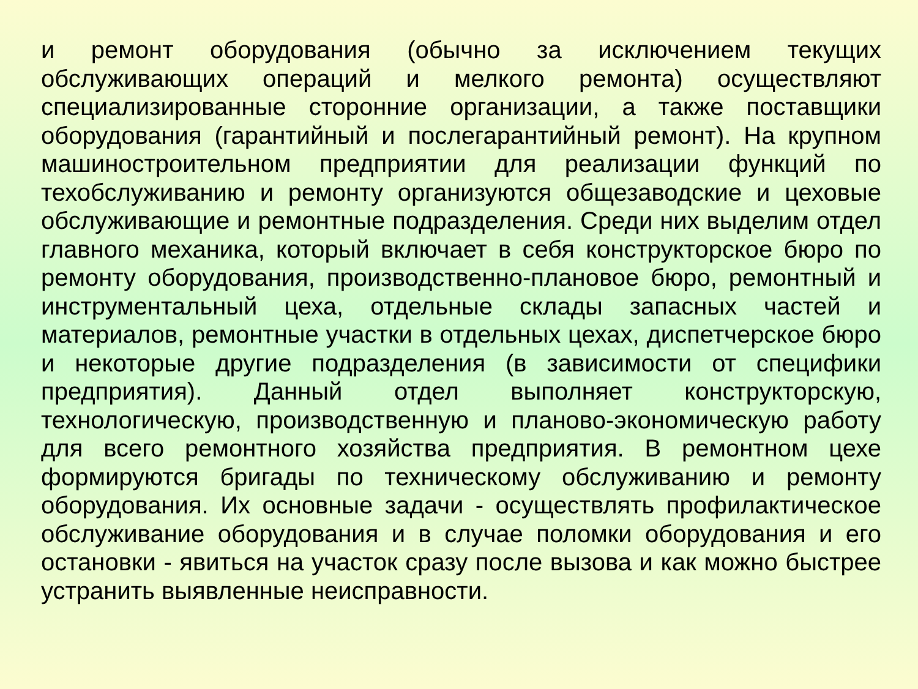и ремонт оборудования (обычно за исключением текущих обслуживающих операций и мелкого ремонта) осуществляют специализированные сторонние организации, а также поставщики оборудования (гарантийный и послегарантийный ремонт). На крупном машиностроительном предприятии для реализации функций по техобслуживанию и ремонту организуются общезаводские и цеховые обслуживающие и ремонтные подразделения. Среди них выделим отдел главного механика, который включает в себя конструкторское бюро по ремонту оборудования, производственно-плановое бюро, ремонтный и инструментальный цеха, отдельные склады запасных частей и материалов, ремонтные участки в отдельных цехах, диспетчерское бюро и некоторые другие подразделения (в зависимости от специфики предприятия). Данный отдел выполняет конструкторскую, технологическую, производственную и планово-экономическую работу для всего ремонтного хозяйства предприятия. В ремонтном цехе формируются бригады по техническому обслуживанию и ремонту оборудования. Их основные задачи - осуществлять профилактическое обслуживание оборудования и в случае поломки оборудования и его остановки - явиться на участок сразу после вызова и как можно быстрее устранить выявленные неисправности.